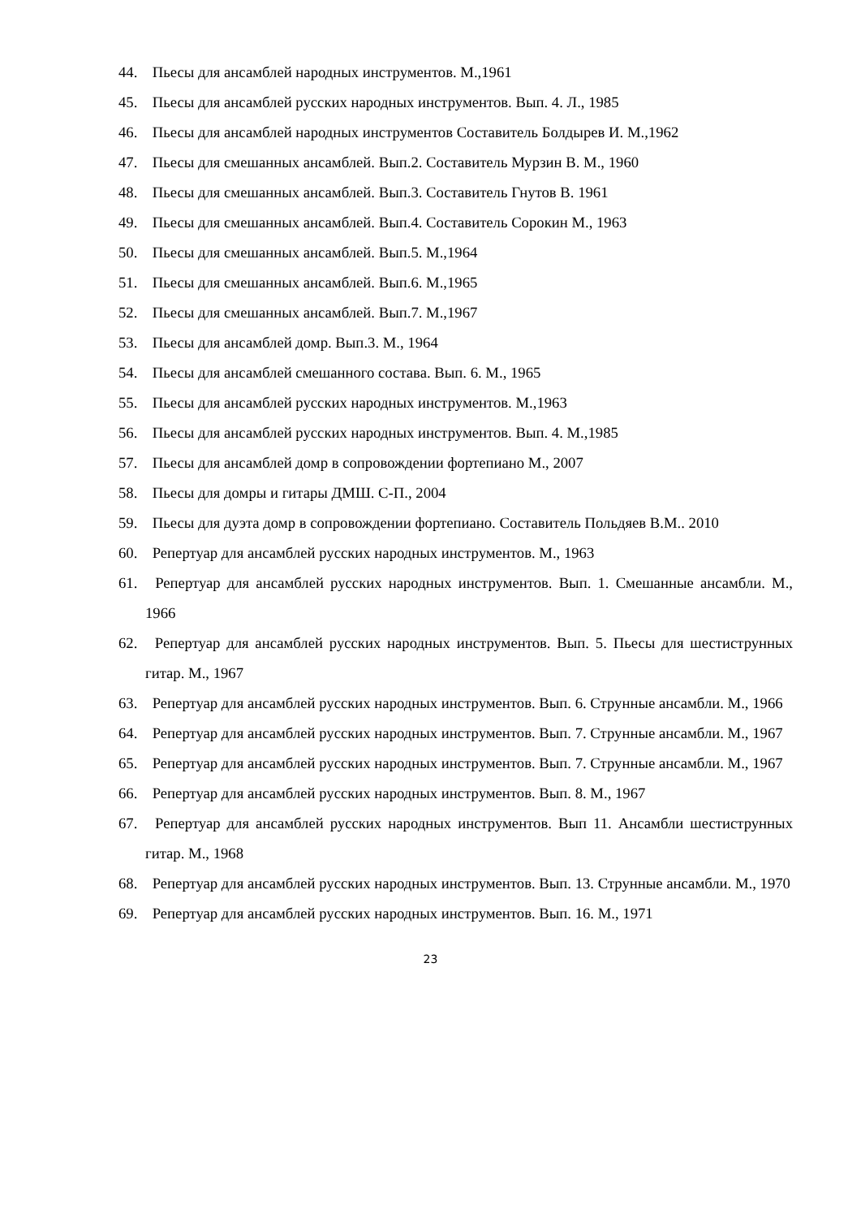44. Пьесы для ансамблей народных инструментов. М.,1961
45. Пьесы для ансамблей русских народных инструментов. Вып. 4. Л., 1985
46. Пьесы для ансамблей народных инструментов Составитель Болдырев И. М.,1962
47. Пьесы для смешанных ансамблей. Вып.2. Составитель Мурзин В. М., 1960
48. Пьесы для смешанных ансамблей. Вып.3. Составитель Гнутов В. 1961
49. Пьесы для смешанных ансамблей. Вып.4. Составитель Сорокин М., 1963
50. Пьесы для смешанных ансамблей. Вып.5. М.,1964
51. Пьесы для смешанных ансамблей. Вып.6. М.,1965
52. Пьесы для смешанных ансамблей. Вып.7. М.,1967
53. Пьесы для ансамблей домр. Вып.3. М., 1964
54. Пьесы для ансамблей смешанного состава. Вып. 6. М., 1965
55. Пьесы для ансамблей русских народных инструментов. М.,1963
56. Пьесы для ансамблей русских народных инструментов. Вып. 4. М.,1985
57. Пьесы для ансамблей домр в сопровождении фортепиано М., 2007
58. Пьесы для домры и гитары ДМШ. С-П., 2004
59. Пьесы для дуэта домр в сопровождении фортепиано. Составитель Польдяев В.М.. 2010
60. Репертуар для ансамблей русских народных инструментов. М., 1963
61. Репертуар для ансамблей русских народных инструментов. Вып. 1. Смешанные ансамбли. М., 1966
62. Репертуар для ансамблей русских народных инструментов. Вып. 5. Пьесы для шестиструнных гитар. М., 1967
63. Репертуар для ансамблей русских народных инструментов. Вып. 6. Струнные ансамбли. М., 1966
64. Репертуар для ансамблей русских народных инструментов. Вып. 7. Струнные ансамбли. М., 1967
65. Репертуар для ансамблей русских народных инструментов. Вып. 7. Струнные ансамбли. М., 1967
66. Репертуар для ансамблей русских народных инструментов. Вып. 8. М., 1967
67. Репертуар для ансамблей русских народных инструментов. Вып 11. Ансамбли шестиструнных гитар. М., 1968
68. Репертуар для ансамблей русских народных инструментов. Вып. 13. Струнные ансамбли. М., 1970
69. Репертуар для ансамблей русских народных инструментов. Вып. 16. М., 1971
23